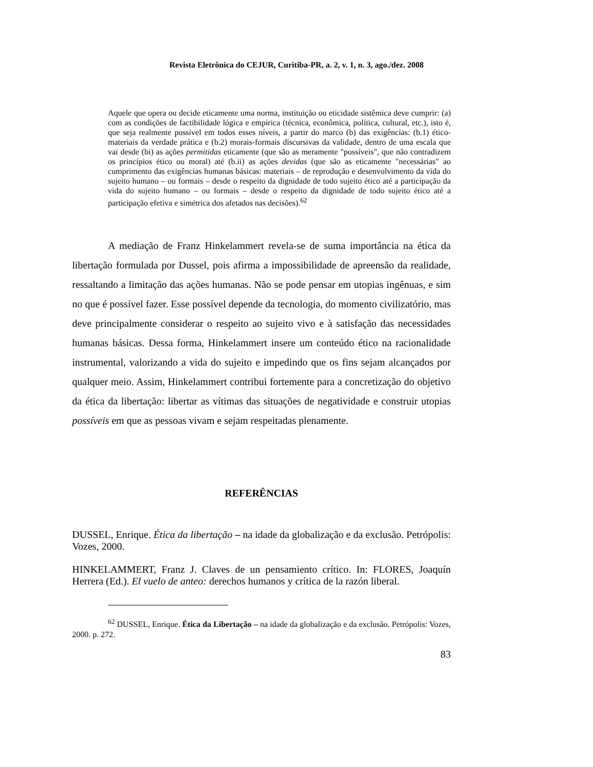Revista Eletrônica do CEJUR, Curitiba-PR, a. 2, v. 1, n. 3, ago./dez. 2008
Aquele que opera ou decide eticamente uma norma, instituição ou eticidade sistêmica deve cumprir: (a) com as condições de factibilidade lógica e empírica (técnica, econômica, política, cultural, etc.), isto é, que seja realmente possível em todos esses níveis, a partir do marco (b) das exigências: (b.1) ético-materiais da verdade prática e (b.2) morais-formais discursivas da validade, dentro de uma escala que vai desde (bi) as ações permitidas eticamente (que são as meramente "possíveis", que não contradizem os princípios ético ou moral) até (b.ii) as ações devidas (que são as eticamente "necessárias" ao cumprimento das exigências humanas básicas: materiais – de reprodução e desenvolvimento da vida do sujeito humano – ou formais – desde o respeito da dignidade de todo sujeito ético até a participação da vida do sujeito humano – ou formais – desde o respeito da dignidade de todo sujeito ético até a participação efetiva e simétrica dos afetados nas decisões).<sup>62</sup>
A mediação de Franz Hinkelammert revela-se de suma importância na ética da libertação formulada por Dussel, pois afirma a impossibilidade de apreensão da realidade, ressaltando a limitação das ações humanas. Não se pode pensar em utopias ingênuas, e sim no que é possível fazer. Esse possível depende da tecnologia, do momento civilizatório, mas deve principalmente considerar o respeito ao sujeito vivo e à satisfação das necessidades humanas básicas. Dessa forma, Hinkelammert insere um conteúdo ético na racionalidade instrumental, valorizando a vida do sujeito e impedindo que os fins sejam alcançados por qualquer meio. Assim, Hinkelammert contribui fortemente para a concretização do objetivo da ética da libertação: libertar as vítimas das situações de negatividade e construir utopias possíveis em que as pessoas vivam e sejam respeitadas plenamente.
REFERÊNCIAS
DUSSEL, Enrique. Ética da libertação – na idade da globalização e da exclusão. Petrópolis: Vozes, 2000.
HINKELAMMERT, Franz J. Claves de un pensamiento crítico. In: FLORES, Joaquín Herrera (Ed.). El vuelo de anteo: derechos humanos y crítica de la razón liberal.
<sup>62</sup> DUSSEL, Enrique. Ética da Libertação – na idade da globalização e da exclusão. Petrópolis: Vozes, 2000. p. 272.
83